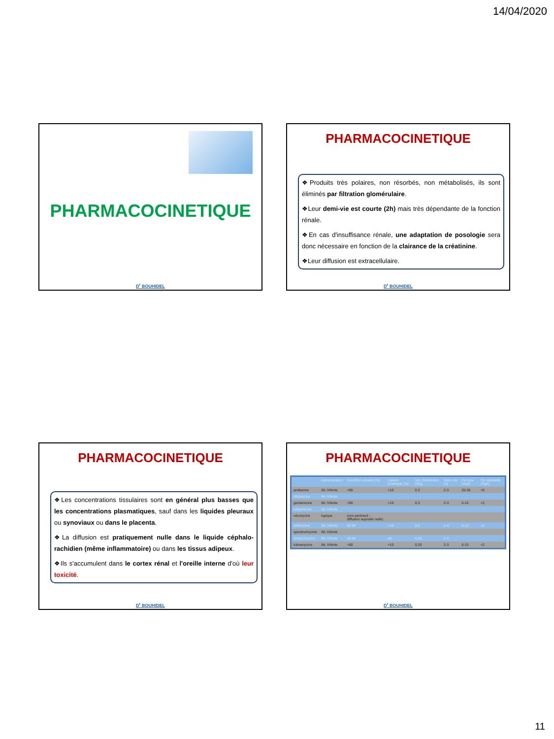14/04/2020
PHARMACOCINETIQUE
D<sup>r</sup> BOUHIDEL
PHARMACOCINETIQUE
❖Produits très polaires, non résorbés, non métabolisés, ils sont éliminés par filtration glomérulaire.
❖Leur demi-vie est courte (2h) mais très dépendante de la fonction rénale.
❖En cas d'insuffisance rénale, une adaptation de posologie sera donc nécessaire en fonction de la clairance de la créatinine.
❖Leur diffusion est extracellulaire.
D<sup>r</sup> BOUHIDEL
PHARMACOCINETIQUE
❖Les concentrations tissulaires sont en général plus basses que les concentrations plasmatiques, sauf dans les liquides pleuraux ou synoviaux ou dans le placenta.
❖La diffusion est pratiquement nulle dans le liquide céphalo-rachidien (même inflammatoire) ou dans les tissus adipeux.
❖Ils s'accumulent dans le cortex rénal et l'oreille interne d'où leur toxicité.
D<sup>r</sup> BOUHIDEL
PHARMACOCINETIQUE
| | Administration | Excrétion urinaire (%) | Liaison protéique (%) | Vol. Distribution (l/kg) | Demi-vie (h) | Cp max (mg/l) | Cp résiduelle (mg/l) |
| --- | --- | --- | --- | --- | --- | --- | --- |
| amikacine | IM, IVlente | >90 | <10 | 0,3 | 2-3 | 20-30 | <5 |
| dibékacine | IM, IVlente | | | | | | |
| gentamicine | IM, IVlente | >90 | <10 | 0,3 | 2-3 | 5-10 | <2 |
| isépamicine | IM, IVlente | | | | | | |
| néomycine | topique | (non pertinent : diffusion suposée nulle) | | | | | |
| netilmicine | IM, IVlente | 80-90 | <10 | 0,2 | 2-3 | 5-12 | <2 |
| spectinomycine | IM, IVlente | | | | | | |
| streptomycine | IM, IVlente | 50-60 | 48 | 0,25 | 2-3 | | |
| tobramycine | IM, IVlente | >90 | <10 | 0,33 | 2-3 | 5-10 | <2 |
D<sup>r</sup> BOUHIDEL
11